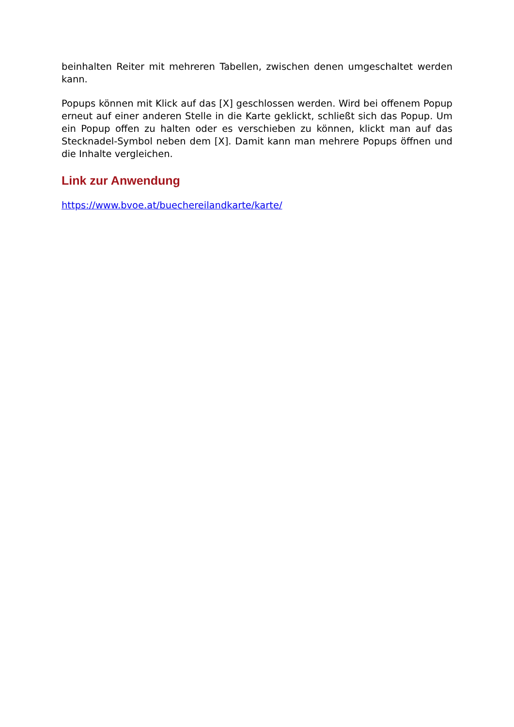beinhalten Reiter mit mehreren Tabellen, zwischen denen umgeschaltet werden kann.
Popups können mit Klick auf das [X] geschlossen werden. Wird bei offenem Popup erneut auf einer anderen Stelle in die Karte geklickt, schließt sich das Popup. Um ein Popup offen zu halten oder es verschieben zu können, klickt man auf das Stecknadel-Symbol neben dem [X]. Damit kann man mehrere Popups öffnen und die Inhalte vergleichen.
Link zur Anwendung
https://www.bvoe.at/buechereilandkarte/karte/